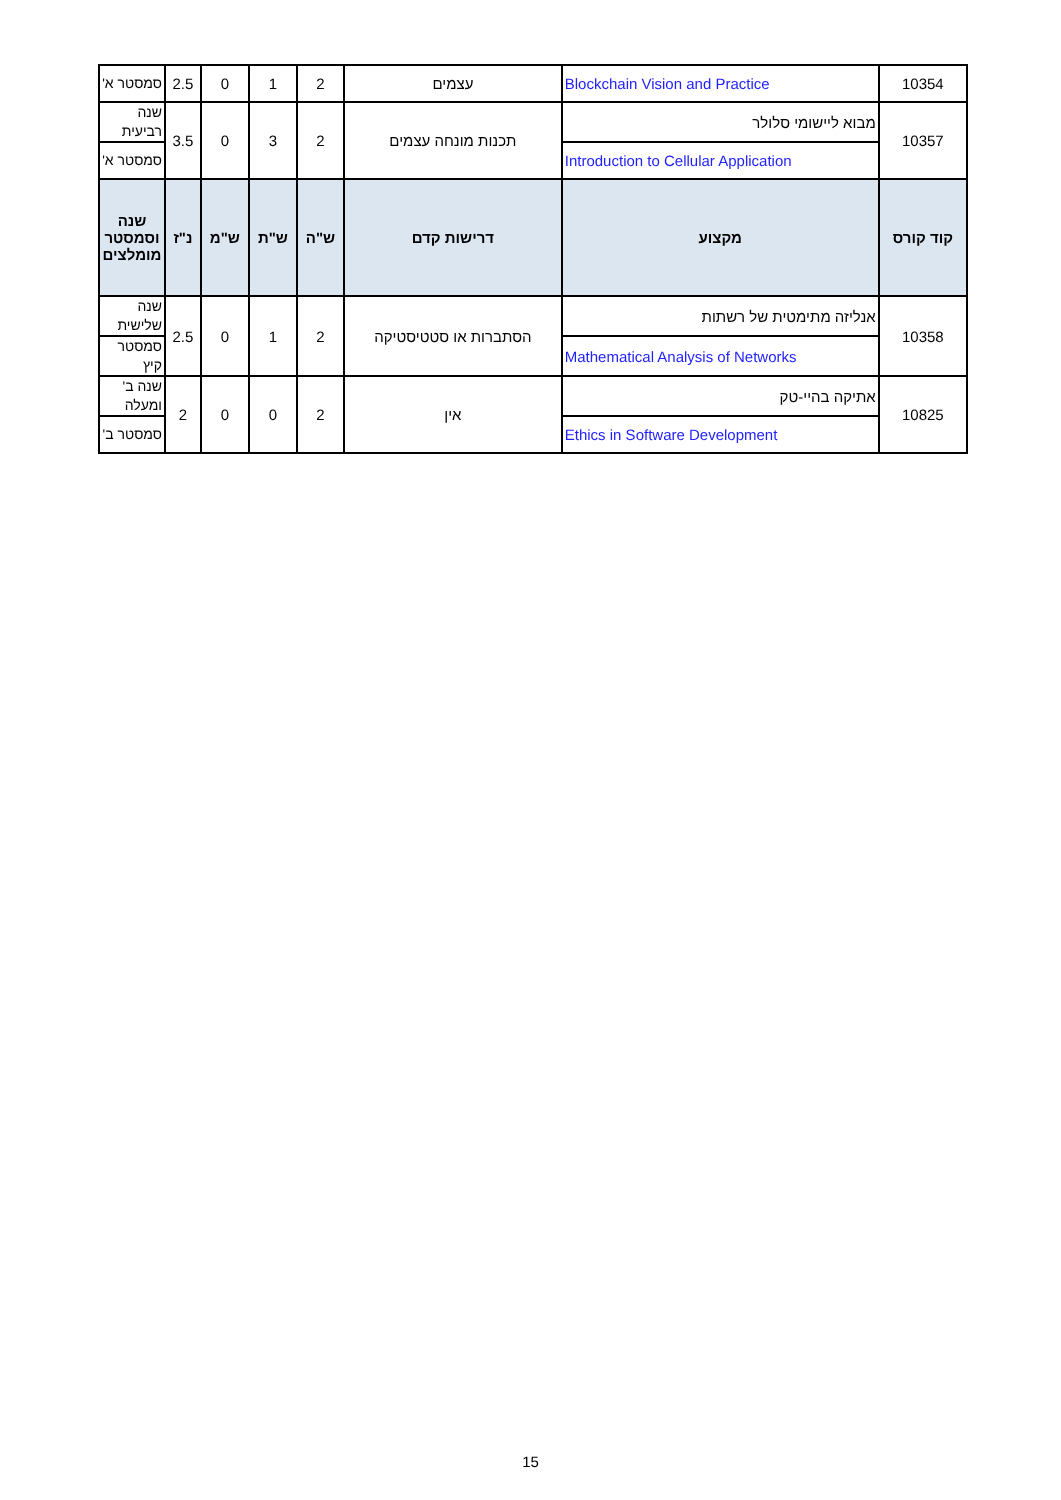| 10354 | Blockchain Vision and Practice | עצמים | 2 | 1 | 0 | 2.5 | סמסטר א' |
| 10357 | מבוא ליישומי סלולר | תכנות מונחה עצמים | 2 | 3 | 0 | 3.5 | שנה רביעית |
| | Introduction to Cellular Application | | | | | | סמסטר א' |
| קוד קורס | מקצוע | דרישות קדם | ש"ה | ש"ת | ש"מ | נ"ז | שנה וסמסטר מומלצים |
| 10358 | אנליזה מתימטית של רשתות | הסתברות או סטטיסטיקה | 2 | 1 | 0 | 2.5 | שנה שלישית |
| | Mathematical Analysis of Networks | | | | | | סמסטר קיץ |
| 10825 | אתיקה בהיי-טק | אין | 2 | 0 | 0 | 2 | שנה ב' ומעלה |
| | Ethics in Software Development | | | | | | סמסטר ב' |
15